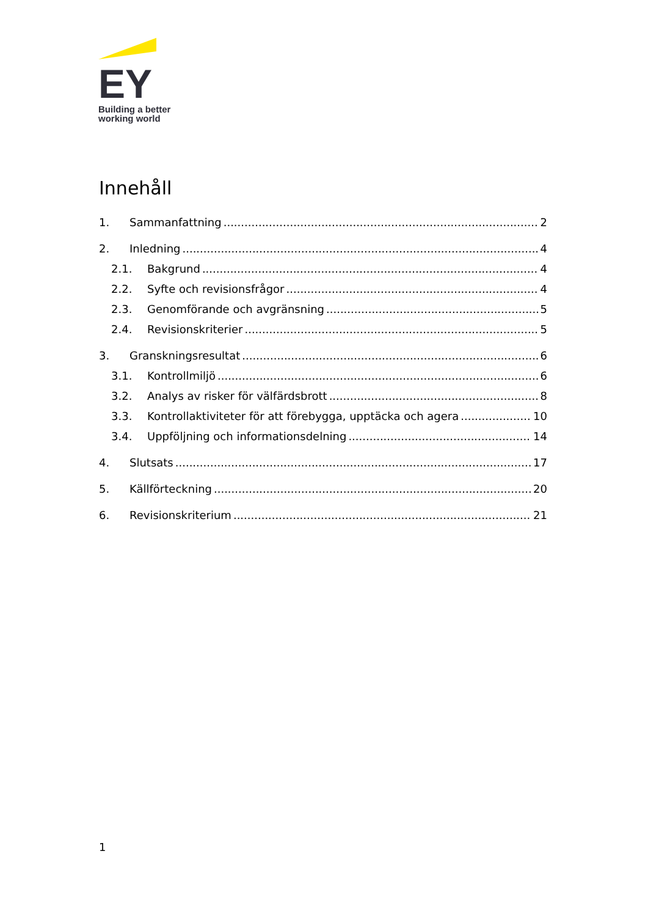EY
Building a better
working world
Innehåll
1. Sammanfattning 2
2. Inledning 4
2.1. Bakgrund 4
2.2. Syfte och revisionsfrågor 4
2.3. Genomförande och avgränsning 5
2.4. Revisionskriterier 5
3. Granskningsresultat 6
3.1. Kontrollmiljö 6
3.2. Analys av risker för välfärdsbrott 8
3.3. Kontrollaktiviteter för att förebygga, upptäcka och agera 10
3.4. Uppföljning och informationsdelning 14
4. Slutsats 17
5. Källförteckning 20
6. Revisionskriterium 21
1